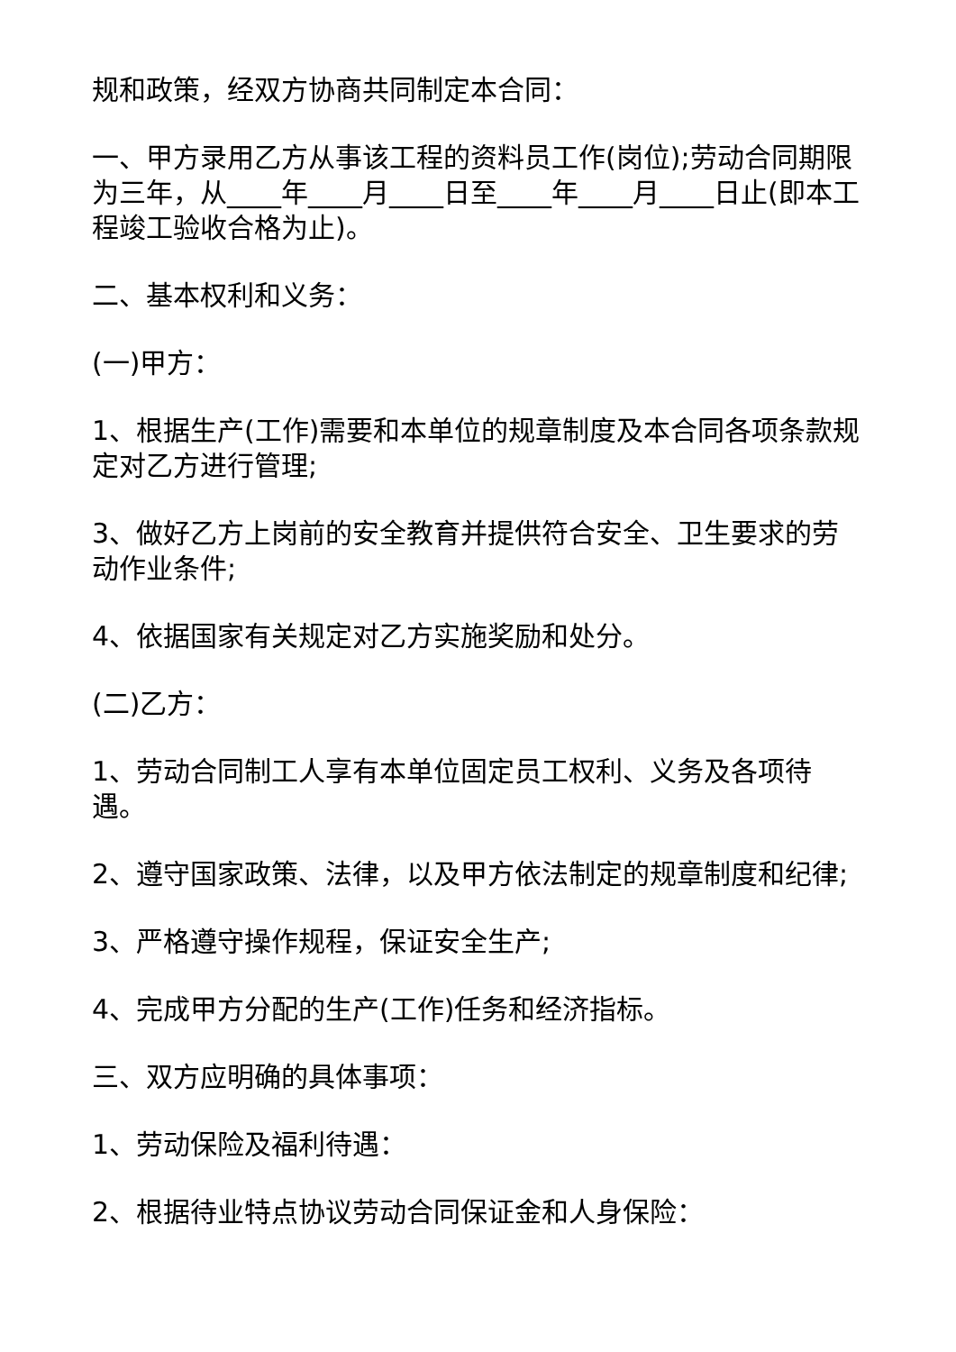规和政策，经双方协商共同制定本合同：
一、甲方录用乙方从事该工程的资料员工作(岗位);劳动合同期限为三年，从____年____月____日至____年____月____日止(即本工程竣工验收合格为止)。
二、基本权利和义务：
(一)甲方：
1、根据生产(工作)需要和本单位的规章制度及本合同各项条款规定对乙方进行管理;
3、做好乙方上岗前的安全教育并提供符合安全、卫生要求的劳动作业条件;
4、依据国家有关规定对乙方实施奖励和处分。
(二)乙方：
1、劳动合同制工人享有本单位固定员工权利、义务及各项待遇。
2、遵守国家政策、法律，以及甲方依法制定的规章制度和纪律;
3、严格遵守操作规程，保证安全生产;
4、完成甲方分配的生产(工作)任务和经济指标。
三、双方应明确的具体事项：
1、劳动保险及福利待遇：
2、根据待业特点协议劳动合同保证金和人身保险：